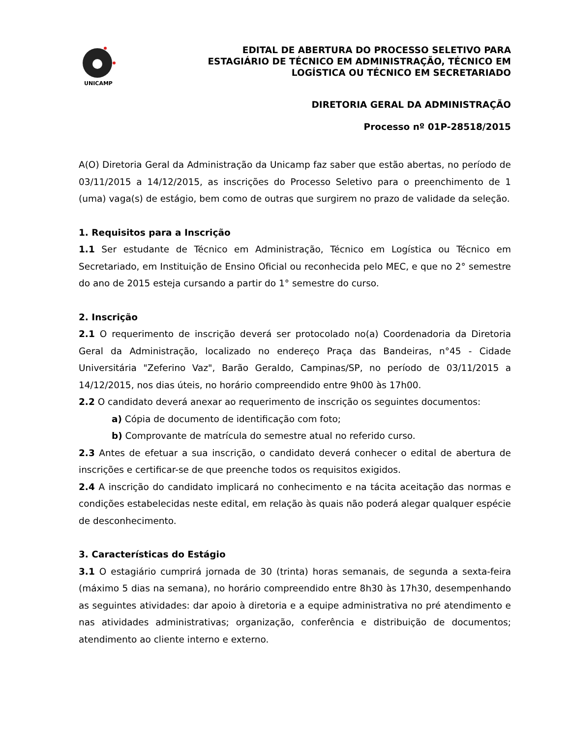UNICAMP
EDITAL DE ABERTURA DO PROCESSO SELETIVO PARA
ESTAGIÁRIO DE TÉCNICO EM ADMINISTRAÇÃO, TÉCNICO EM
LOGÍSTICA OU TÉCNICO EM SECRETARIADO
DIRETORIA GERAL DA ADMINISTRAÇÃO
Processo nº 01P-28518/2015
A(O) Diretoria Geral da Administração da Unicamp faz saber que estão abertas, no período de 03/11/2015 a 14/12/2015, as inscrições do Processo Seletivo para o preenchimento de 1 (uma) vaga(s) de estágio, bem como de outras que surgirem no prazo de validade da seleção.
1. Requisitos para a Inscrição
1.1 Ser estudante de Técnico em Administração, Técnico em Logística ou Técnico em Secretariado, em Instituição de Ensino Oficial ou reconhecida pelo MEC, e que no 2° semestre do ano de 2015 esteja cursando a partir do 1° semestre do curso.
2. Inscrição
2.1 O requerimento de inscrição deverá ser protocolado no(a) Coordenadoria da Diretoria Geral da Administração, localizado no endereço Praça das Bandeiras, n°45 - Cidade Universitária "Zeferino Vaz", Barão Geraldo, Campinas/SP, no período de 03/11/2015 a 14/12/2015, nos dias úteis, no horário compreendido entre 9h00 às 17h00.
2.2 O candidato deverá anexar ao requerimento de inscrição os seguintes documentos:
a) Cópia de documento de identificação com foto;
b) Comprovante de matrícula do semestre atual no referido curso.
2.3 Antes de efetuar a sua inscrição, o candidato deverá conhecer o edital de abertura de inscrições e certificar-se de que preenche todos os requisitos exigidos.
2.4 A inscrição do candidato implicará no conhecimento e na tácita aceitação das normas e condições estabelecidas neste edital, em relação às quais não poderá alegar qualquer espécie de desconhecimento.
3. Características do Estágio
3.1 O estagiário cumprirá jornada de 30 (trinta) horas semanais, de segunda a sexta-feira (máximo 5 dias na semana), no horário compreendido entre 8h30 às 17h30, desempenhando as seguintes atividades: dar apoio à diretoria e a equipe administrativa no pré atendimento e nas atividades administrativas; organização, conferência e distribuição de documentos; atendimento ao cliente interno e externo.